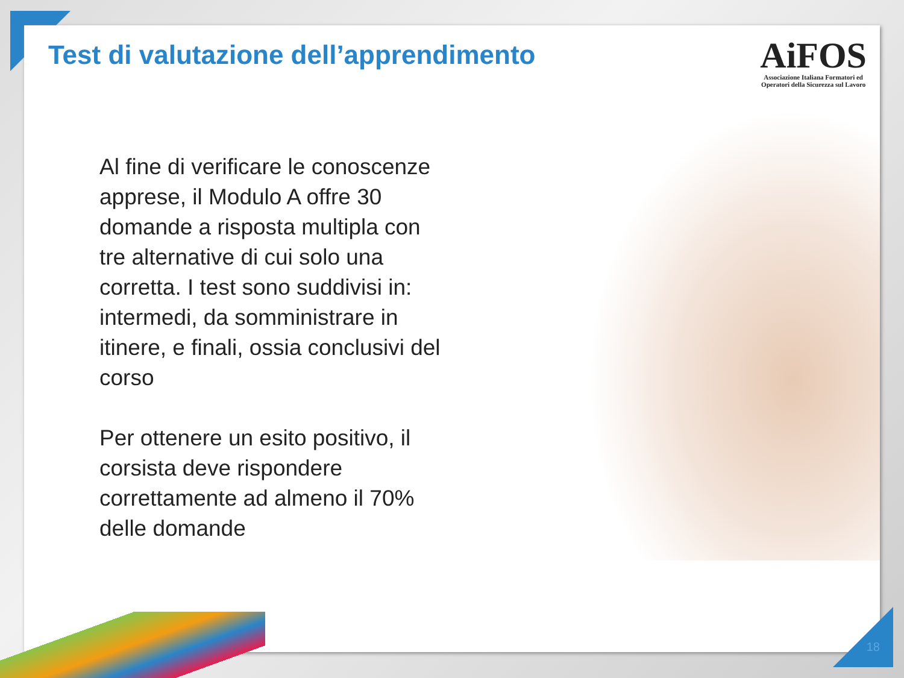Test di valutazione dell’apprendimento
AiFOS
Associazione Italiana Formatori ed
Operatori della Sicurezza sul Lavoro
Al fine di verificare le conoscenze apprese, il Modulo A offre 30 domande a risposta multipla con tre alternative di cui solo una corretta. I test sono suddivisi in: intermedi, da somministrare in itinere, e finali, ossia conclusivi del corso
Per ottenere un esito positivo, il corsista deve rispondere correttamente ad almeno il 70% delle domande
18